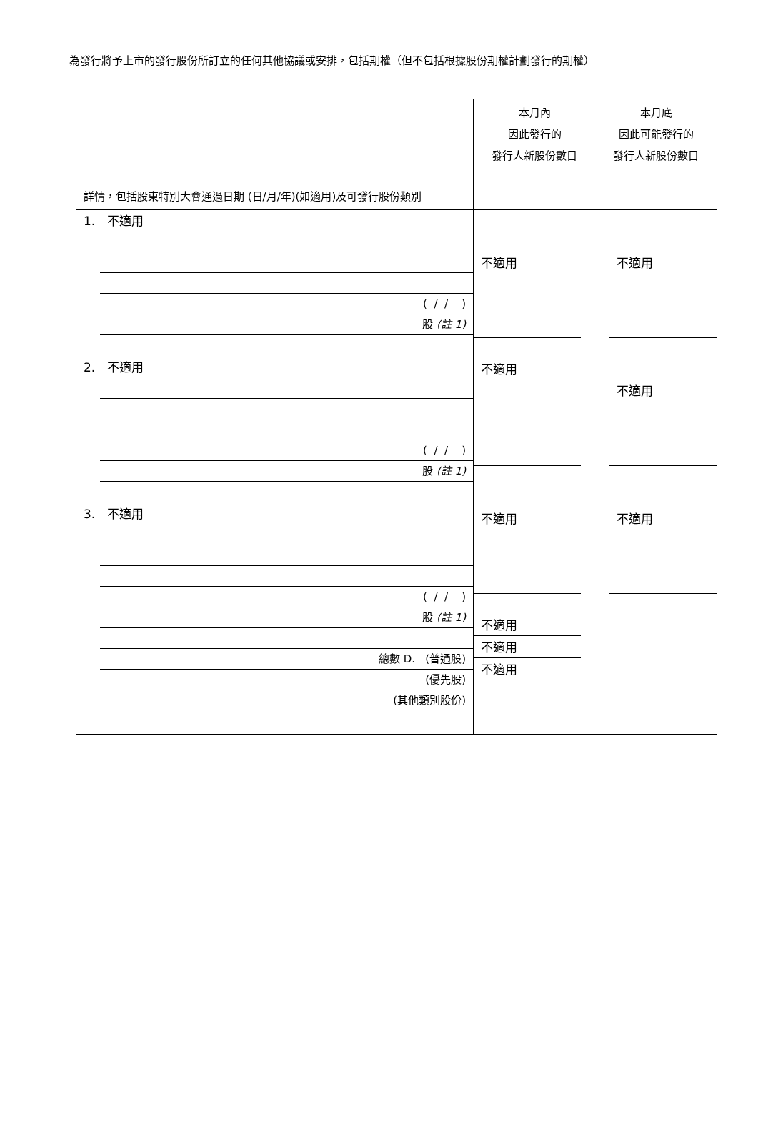為發行將予上市的發行股份所訂立的任何其他協議或安排，包括期權（但不包括根據股份期權計劃發行的期權）
| 詳情，包括股東特別大會通過日期 (日/月/年)(如適用)及可發行股份類別 | 本月內 因此發行的 發行人新股份數目 | 本月底 因此可能發行的 發行人新股份數目 |
| 1. 不適用 ( / / ) 股 (註 1) 2. 不適用 ( / / ) 股 (註 1) 3. 不適用 ( / / ) 股 (註 1) 總數 D. (普通股) (優先股) (其他類別股份) | 不適用 不適用 不適用 不適用 不適用 不適用 | 不適用 不適用 不適用 |